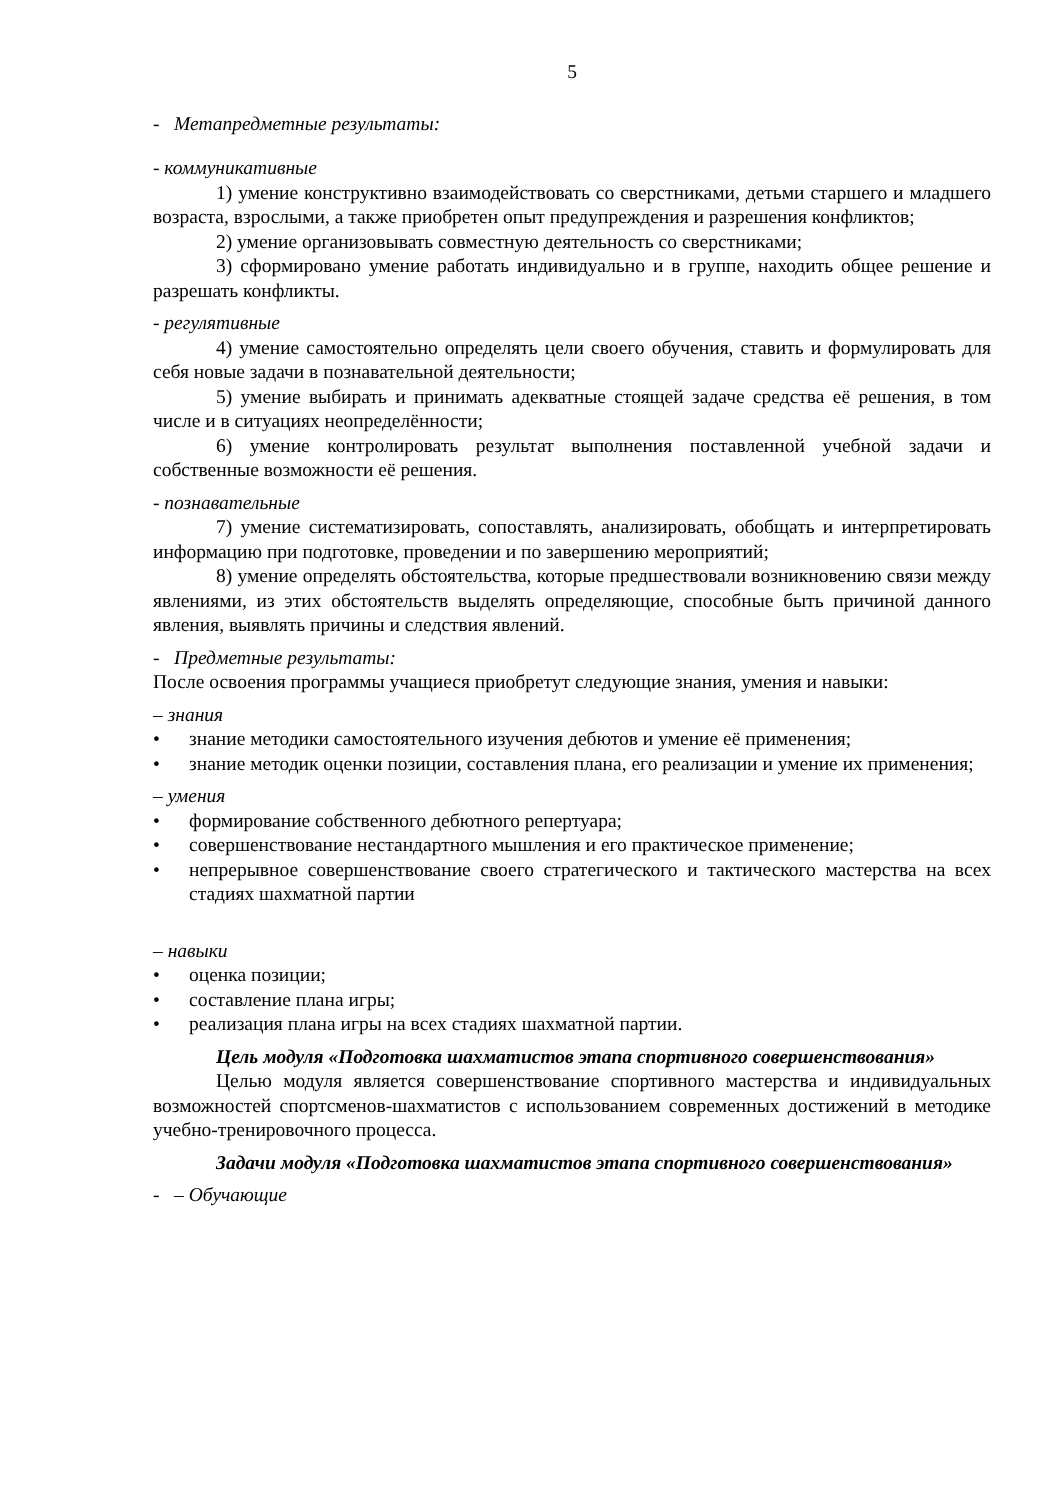5
- Метапредметные результаты:
- коммуникативные
1) умение конструктивно взаимодействовать со сверстниками, детьми старшего и младшего возраста, взрослыми, а также приобретен опыт предупреждения и разрешения конфликтов;
2) умение организовывать совместную деятельность со сверстниками;
3) сформировано умение работать индивидуально и в группе, находить общее решение и разрешать конфликты.
- регулятивные
4) умение самостоятельно определять цели своего обучения, ставить и формулировать для себя новые задачи в познавательной деятельности;
5) умение выбирать и принимать адекватные стоящей задаче средства её решения, в том числе и в ситуациях неопределённости;
6) умение контролировать результат выполнения поставленной учебной задачи и собственные возможности её решения.
- познавательные
7) умение систематизировать, сопоставлять, анализировать, обобщать и интерпретировать информацию при подготовке, проведении и по завершению мероприятий;
8) умение определять обстоятельства, которые предшествовали возникновению связи между явлениями, из этих обстоятельств выделять определяющие, способные быть причиной данного явления, выявлять причины и следствия явлений.
- Предметные результаты:
После освоения программы учащиеся приобретут следующие знания, умения и навыки:
– знания
• знание методики самостоятельного изучения дебютов и умение её применения;
• знание методик оценки позиции, составления плана, его реализации и умение их применения;
– умения
• формирование собственного дебютного репертуара;
• совершенствование нестандартного мышления и его практическое применение;
• непрерывное совершенствование своего стратегического и тактического мастерства на всех стадиях шахматной партии
– навыки
• оценка позиции;
• составление плана игры;
• реализация плана игры на всех стадиях шахматной партии.
Цель модуля «Подготовка шахматистов этапа спортивного совершенствования»
Целью модуля является совершенствование спортивного мастерства и индивидуальных возможностей спортсменов-шахматистов с использованием современных достижений в методике учебно-тренировочного процесса.
Задачи модуля «Подготовка шахматистов этапа спортивного совершенствования»
- – Обучающие